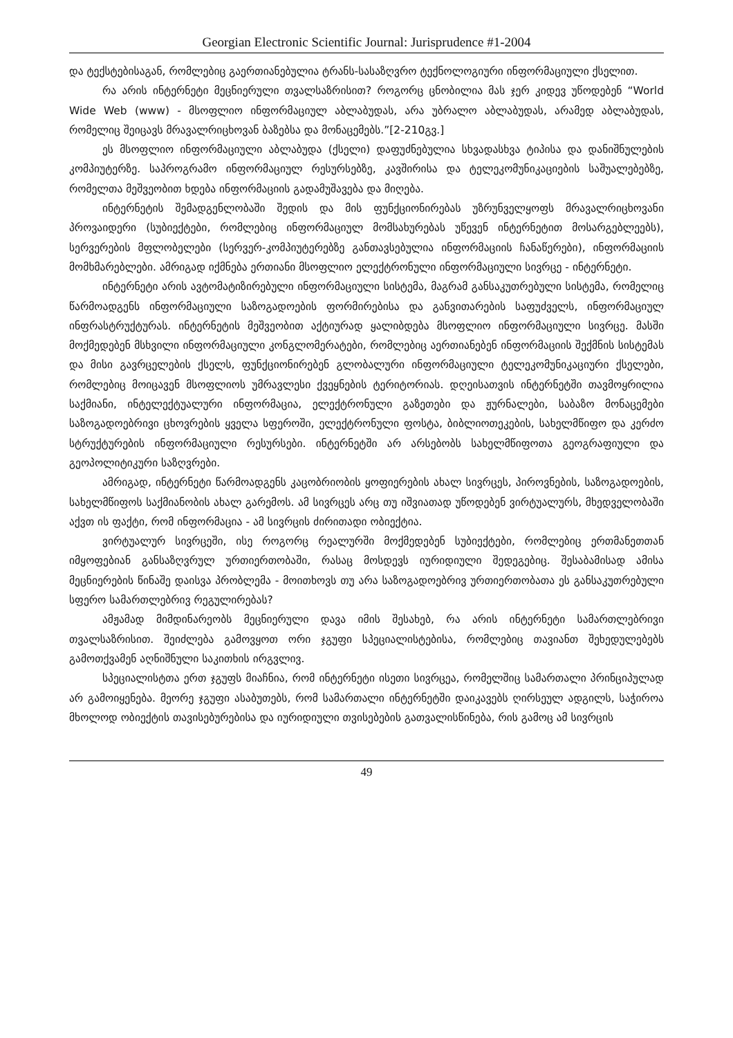Georgian Electronic Scientific Journal: Jurisprudence #1-2004
და ტექსტებისაგან, რომლებიც გაერთიანებულია ტრანს-სასაზღვრო ტექნოლოგიური ინფორმაციული ქსელით.
რა არის ინტერნეტი მეცნიერული თვალსაზრისით? როგორც ცნობილია მას ჯერ კიდევ უწოდებენ “World Wide Web (www) - მსოფლიო ინფორმაციულ აბლაბუდას, არა უბრალო აბლაბუდას, არამედ აბლაბუდას, რომელიც შეიცავს მრავალრიცხოვან ბაზებსა და მონაცემებს.”[2-210გვ.]
ეს მსოფლიო ინფორმაციული აბლაბუდა (ქსელი) დაფუძნებულია სხვადასხვა ტიპისა და დანიშნულების კომპიუტერზე. საპროგრამო ინფორმაციულ რესურსებზე, კავშირისა და ტელეკომუნიკაციების საშუალებებზე, რომელთა მეშვეობით ხდება ინფორმაციის გადამუშავება და მიღება.
ინტერნეტის შემადგენლობაში შედის და მის ფუნქციონირებას უზრუნველყოფს მრავალრიცხოვანი პროვაიდერი (სუბიექტები, რომლებიც ინფორმაციულ მომსახურებას უწევენ ინტერნეტით მოსარგებლეებს), სერვერების მფლობელები (სერვერ-კომპიუტერებზე განთავსებულია ინფორმაციის ჩანაწერები), ინფორმაციის მომხმარებლები. ამრიგად იქმნება ერთიანი მსოფლიო ელექტრონული ინფორმაციული სივრცე - ინტერნეტი.
ინტერნეტი არის ავტომატიზირებული ინფორმაციული სისტემა, მაგრამ განსაკუთრებული სისტემა, რომელიც წარმოადგენს ინფორმაციული საზოგადოების ფორმირებისა და განვითარების საფუძველს, ინფორმაციულ ინფრასტრუქტურას. ინტერნეტის მეშვეობით აქტიურად ყალიბდება მსოფლიო ინფორმაციული სივრცე. მასში მოქმედებენ მსხვილი ინფორმაციული კონგლომერატები, რომლებიც აერთიანებენ ინფორმაციის შექმნის სისტემას და მისი გავრცელების ქსელს, ფუნქციონირებენ გლობალური ინფორმაციული ტელეკომუნიკაციური ქსელები, რომლებიც მოიცავენ მსოფლიოს უმრავლესი ქვეყნების ტერიტორიას. დღეისათვის ინტერნეტში თავმოყრილია საქმიანი, ინტელექტუალური ინფორმაცია, ელექტრონული გაზეთები და ჟურნალები, საბაზო მონაცემები საზოგადოებრივი ცხოვრების ყველა სფეროში, ელექტრონული ფოსტა, ბიბლიოთეკების, სახელმწიფო და კერძო სტრუქტურების ინფორმაციული რესურსები. ინტერნეტში არ არსებობს სახელმწიფოთა გეოგრაფიული და გეოპოლიტიკური საზღვრები.
ამრიგად, ინტერნეტი წარმოადგენს კაცობრიობის ყოფიერების ახალ სივრცეს, პიროვნების, საზოგადოების, სახელმწიფოს საქმიანობის ახალ გარემოს. ამ სივრცეს არც თუ იშვიათად უწოდებენ ვირტუალურს, მხედველობაში აქვთ ის ფაქტი, რომ ინფორმაცია - ამ სივრცის ძირითადი ობიექტია.
ვირტუალურ სივრცეში, ისე როგორც რეალურში მოქმედებენ სუბიექტები, რომლებიც ერთმანეთთან იმყოფებიან განსაზღვრულ ურთიერთობაში, რასაც მოსდევს იურიდიული შედეგებიც. შესაბამისად ამისა მეცნიერების წინაშე დაისვა პრობლემა - მოითხოვს თუ არა საზოგადოებრივ ურთიერთობათა ეს განსაკუთრებული სფერო სამართლებრივ რეგულირებას?
ამჟამად მიმდინარეობს მეცნიერული დავა იმის შესახებ, რა არის ინტერნეტი სამართლებრივი თვალსაზრისით. შეიძლება გამოვყოთ ორი ჯგუფი სპეციალისტებისა, რომლებიც თავიანთ შეხედულებებს გამოთქვამენ აღნიშნული საკითხის ირგვლივ.
სპეციალისტთა ერთ ჯგუფს მიაჩნია, რომ ინტერნეტი ისეთი სივრცეა, რომელშიც სამართალი პრინციპულად არ გამოიყენება. მეორე ჯგუფი ასაბუთებს, რომ სამართალი ინტერნეტში დაიკავებს ღირსეულ ადგილს, საჭიროა მხოლოდ ობიექტის თავისებურებისა და იურიდიული თვისებების გათვალისწინება, რის გამოც ამ სივრცის
49